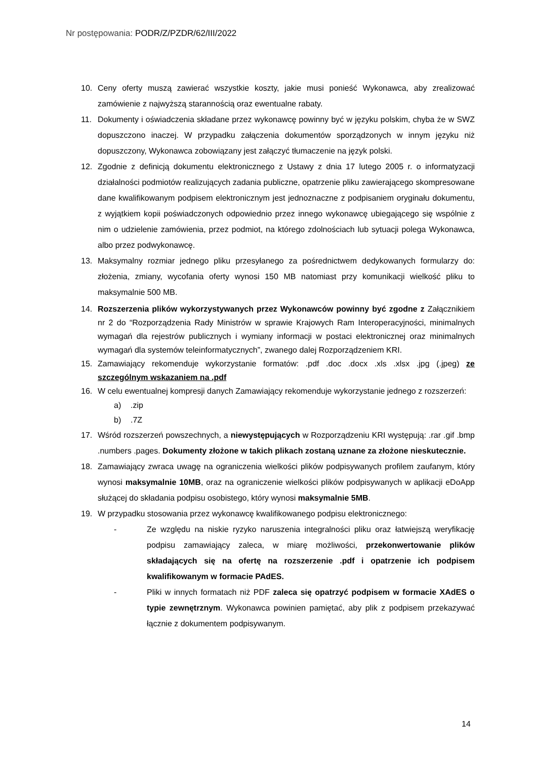Nr postępowania: PODR/Z/PZDR/62/III/2022
10. Ceny oferty muszą zawierać wszystkie koszty, jakie musi ponieść Wykonawca, aby zrealizować zamówienie z najwyższą starannością oraz ewentualne rabaty.
11. Dokumenty i oświadczenia składane przez wykonawcę powinny być w języku polskim, chyba że w SWZ dopuszczono inaczej. W przypadku załączenia dokumentów sporządzonych w innym języku niż dopuszczony, Wykonawca zobowiązany jest załączyć tłumaczenie na język polski.
12. Zgodnie z definicją dokumentu elektronicznego z Ustawy z dnia 17 lutego 2005 r. o informatyzacji działalności podmiotów realizujących zadania publiczne, opatrzenie pliku zawierającego skompresowane dane kwalifikowanym podpisem elektronicznym jest jednoznaczne z podpisaniem oryginału dokumentu, z wyjątkiem kopii poświadczonych odpowiednio przez innego wykonawcę ubiegającego się wspólnie z nim o udzielenie zamówienia, przez podmiot, na którego zdolnościach lub sytuacji polega Wykonawca, albo przez podwykonawcę.
13. Maksymalny rozmiar jednego pliku przesyłanego za pośrednictwem dedykowanych formularzy do: złożenia, zmiany, wycofania oferty wynosi 150 MB natomiast przy komunikacji wielkość pliku to maksymalnie 500 MB.
14. Rozszerzenia plików wykorzystywanych przez Wykonawców powinny być zgodne z Załącznikiem nr 2 do “Rozporządzenia Rady Ministrów w sprawie Krajowych Ram Interoperacyjności, minimalnych wymagań dla rejestrów publicznych i wymiany informacji w postaci elektronicznej oraz minimalnych wymagań dla systemów teleinformatycznych”, zwanego dalej Rozporządzeniem KRI.
15. Zamawiający rekomenduje wykorzystanie formatów: .pdf .doc .docx .xls .xlsx .jpg (.jpeg) ze szczególnym wskazaniem na .pdf
16. W celu ewentualnej kompresji danych Zamawiający rekomenduje wykorzystanie jednego z rozszerzeń:
a) .zip
b) .7Z
17. Wśród rozszerzeń powszechnych, a niewystępujących w Rozporządzeniu KRI występują: .rar .gif .bmp .numbers .pages. Dokumenty złożone w takich plikach zostaną uznane za złożone nieskutecznie.
18. Zamawiający zwraca uwagę na ograniczenia wielkości plików podpisywanych profilem zaufanym, który wynosi maksymalnie 10MB, oraz na ograniczenie wielkości plików podpisywanych w aplikacji eDoApp służącej do składania podpisu osobistego, który wynosi maksymalnie 5MB.
19. W przypadku stosowania przez wykonawcę kwalifikowanego podpisu elektronicznego:
- Ze względu na niskie ryzyko naruszenia integralności pliku oraz łatwiejszą weryfikację podpisu zamawiający zaleca, w miarę możliwości, przekonwertowanie plików składających się na ofertę na rozszerzenie .pdf i opatrzenie ich podpisem kwalifikowanym w formacie PAdES.
- Pliki w innych formatach niż PDF zaleca się opatrzyć podpisem w formacie XAdES o typie zewnętrznym. Wykonawca powinien pamiętać, aby plik z podpisem przekazywać łącznie z dokumentem podpisywanym.
14